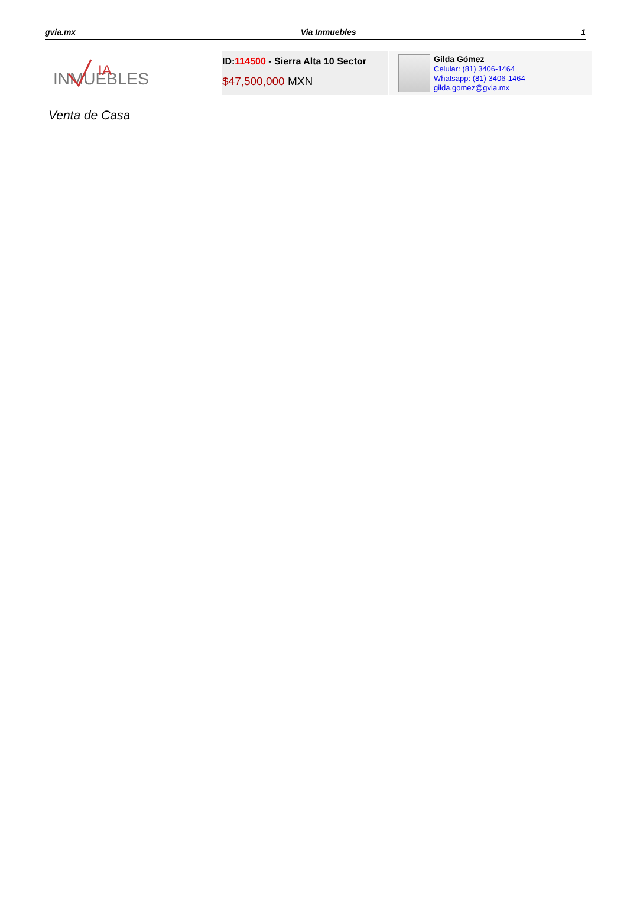gvia.mx Via Inmuebles 1
INMUEBLES
IA
ID:114500 - Sierra Alta 10 Sector
$47,500,000 MXN
Gilda Gómez
Celular: (81) 3406-1464
Whatsapp: (81) 3406-1464
gilda.gomez@gvia.mx
Venta de Casa